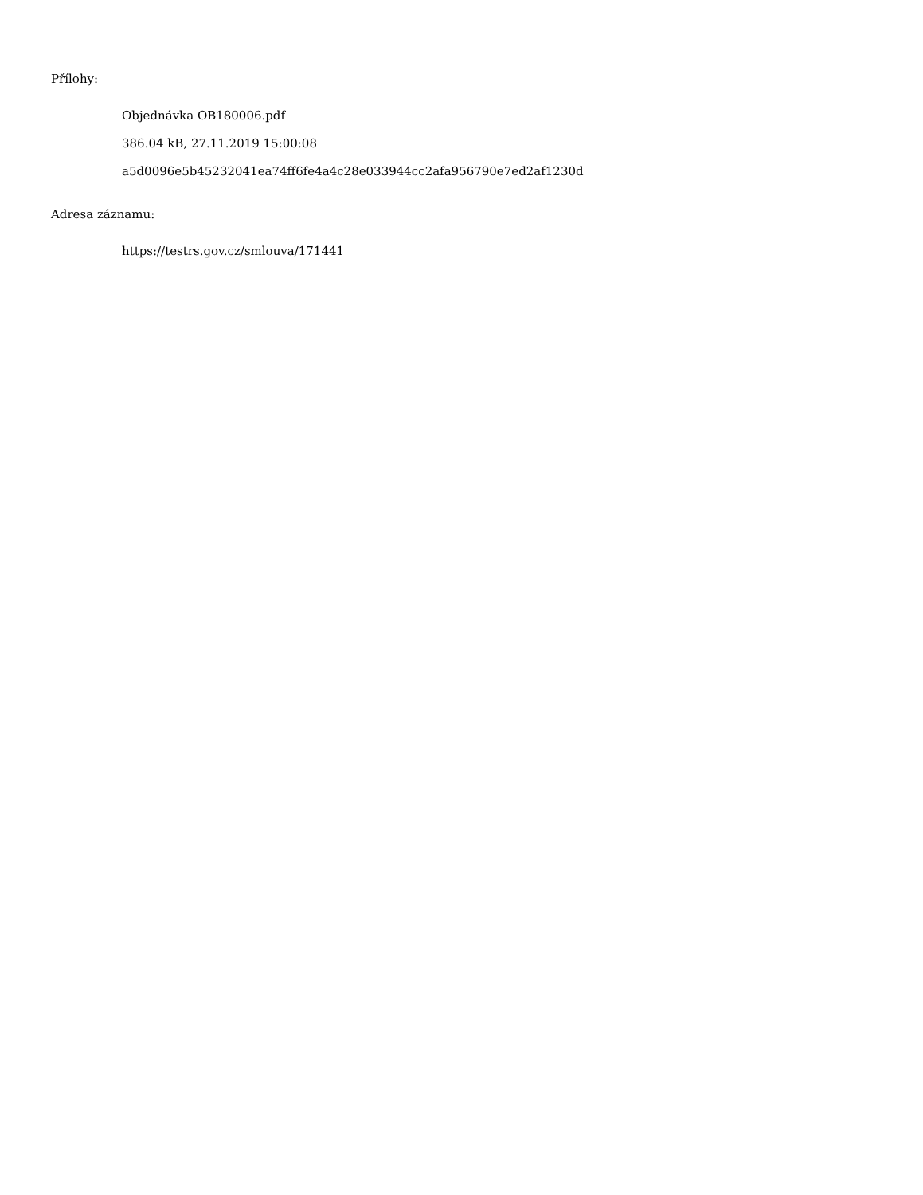Přílohy:
Objednávka OB180006.pdf
386.04 kB, 27.11.2019 15:00:08
a5d0096e5b45232041ea74ff6fe4a4c28e033944cc2afa956790e7ed2af1230d
Adresa záznamu:
https://testrs.gov.cz/smlouva/171441